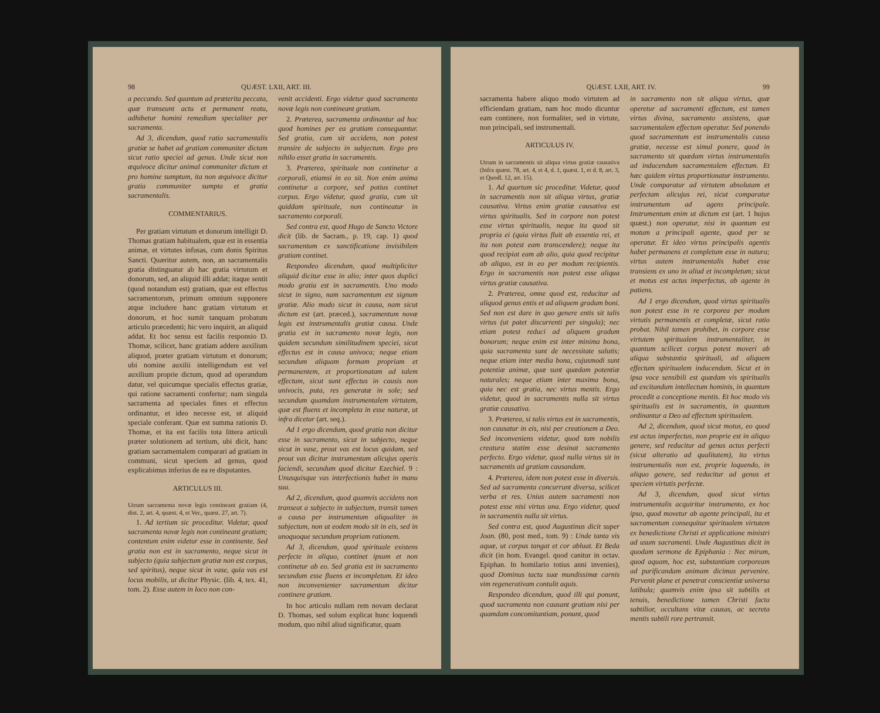98 QUÆST. LXII, ART. III.
a peccando. Sed quantum ad præterita peccata, quæ transeunt actu et permanent reatu, adhibetur homini remedium specialiter per sacramenta.
Ad 3, dicendum, quod ratio sacramentalis gratiæ se habet ad gratiam communiter dictam sicut ratio speciei ad genus. Unde sicut non æquivoce dicitur animal communiter dictum et pro homine sumptum, ita non æquivoce dicitur gratia communiter sumpta et gratia sacramentalis.
COMMENTARIUS.
Per gratiam virtutum et donorum intelligit D. Thomas gratiam habitualem, quæ est in essentia animæ, et virtutes infusas, cum donis Spiritus Sancti. Quæritur autem, non, an sacramentalis gratia distinguatur ab hac gratia virtutum et donorum, sed, an aliquid illi addat; itaque sentit (quod notandum est) gratiam, quæ est effectus sacramentorum, primum omnium supponere atque includere hanc gratiam virtutum et donorum, et hoc sumit tanquam probatum articulo præcedenti; hic vero inquirit, an aliquid addat. Et hoc sensu est facilis responsio D. Thomæ, scilicet, hanc gratiam addere auxilium aliquod, præter gratiam virtutum et donorum; ubi nomine auxilii intelligendum est vel auxilium proprie dictum, quod ad operandum datur, vel quicumque specialis effectus gratiæ, qui ratione sacramenti confertur; nam singula sacramenta ad speciales fines et effectus ordinantur, et ideo necesse est, ut aliquid speciale conferant. Quæ est summa rationis D. Thomæ, et ita est facilis tota littera articuli præter solutionem ad tertium, ubi dicit, hanc gratiam sacramentalem comparari ad gratiam in communi, sicut speciem ad genus, quod explicabimus inferius de ea re disputantes.
ARTICULUS III.
Utrum sacramenta novæ legis contineant gratiam (4, dist. 2, art. 4, quæst. 4, et Ver., quæst. 27, art. 7).
1. Ad tertium sic proceditur. Videtur, quod sacramenta novæ legis non contineant gratiam; contentum enim videtur esse in continente. Sed gratia non est in sacramento, neque sicut in subjecto (quia subjectum gratiæ non est corpus, sed spiritus), neque sicut in vase, quia vas est locus mobilis, ut dicitur Physic. (lib. 4, tex. 41, tom. 2). Esse autem in loco non con-
venit accidenti. Ergo videtur quod sacramenta novæ legis non contineant gratiam.
2. Præterea, sacramenta ordinantur ad hoc quod homines per ea gratiam consequantur. Sed gratia, cum sit accidens, non potest transire de subjecto in subjectum. Ergo pro nihilo esset gratia in sacramentis.
3. Præterea, spirituale non continetur a corporali, etiamsi in eo sit. Non enim anima continetur a corpore, sed potius continet corpus. Ergo videtur, quod gratia, cum sit quiddam spirituale, non contineatur in sacramento corporali.
Sed contra est, quod Hugo de Sancto Victore dicit (lib. de Sacram., p. 19, cap. 1) quod sacramentum ex sanctificatione invisibilem gratiam continet.
Respondeo dicendum, quod multipliciter aliquid dicitur esse in alio; inter quos duplici modo gratia est in sacramentis. Uno modo sicut in signo, nam sacramentum est signum gratiæ. Alio modo sicut in causa, nam sicut dictum est (art. præced.), sacramentum novæ legis est instrumentalis gratiæ causa. Unde gratia est in sacramento novæ legis, non quidem secundum similitudinem speciei, sicut effectus est in causa univoca; neque etiam secundum aliquam formam propriam et permanentem, et proportionatam ad talem effectum, sicut sunt effectus in causis non univocis, puta, res generatæ in sole; sed secundum quamdam instrumentalem virtutem, quæ est fluens et incompleta in esse naturæ, ut infra dicetur (art. seq.).
Ad 1 ergo dicendum, quod gratia non dicitur esse in sacramento, sicut in subjecto, neque sicut in vase, prout vas est locus quidam, sed prout vas dicitur instrumentum alicujus operis faciendi, secundum quod dicitur Ezechiel. 9 : Unusquisque vas interfectionis habet in manu sua.
Ad 2, dicendum, quod quamvis accidens non transeat a subjecto in subjectum, transit tamen a causa per instrumentum aliqualiter in subjectum, non ut eodem modo sit in eis, sed in unoquoque secundum propriam rationem.
Ad 3, dicendum, quod spirituale existens perfecte in aliquo, continet ipsum et non continetur ab eo. Sed gratia est in sacramento secundum esse fluens et incompletum. Et ideo non inconvenienter sacramentum dicitur continere gratiam.
In hoc articulo nullam rem novam declarat D. Thomas, sed solum explicat hunc loquendi modum, quo nihil aliud significatur, quam
QUÆST. LXII, ART. IV. 99
sacramenta habere aliquo modo virtutem ad efficiendam gratiam, nam hoc modo dicuntur eam continere, non formaliter, sed in virtute, non principali, sed instrumentali.
ARTICULUS IV.
Utrum in sacramentis sit aliqua virtus gratiæ causativa (Infra quæst. 78, art. 4, et 4, d. 1, quæst. 1, et d. 8, art. 3, et Quodl. 12, art. 15).
1. Ad quartum sic proceditur. Videtur, quod in sacramentis non sit aliqua virtus, gratiæ causativa. Virtus enim gratiæ causativa est virtus spiritualis. Sed in corpore non potest esse virtus spiritualis, neque ita quod sit propria ei (quia virtus fluit ab essentia rei, et ita non potest eam transcendere); neque ita quod recipiat eam ab alio, quia quod recipitur ab aliquo, est in eo per modum recipientis. Ergo in sacramentis non potest esse aliqua virtus gratiæ causativa.
2. Præterea, omne quod est, reducitur ad aliquod genus entis et ad aliquem gradum boni. Sed non est dare in quo genere entis sit talis virtus (ut patet discurrenti per singula); nec etiam potest reduci ad aliquem gradum bonorum; neque enim est inter minima bona, quia sacramenta sunt de necessitate salutis; neque etiam inter media bona, cujusmodi sunt potentiæ animæ, quæ sunt quædam potentiæ naturales; neque etiam inter maxima bona, quia nec est gratia, nec virtus mentis. Ergo videtur, quod in sacramentis nulla sit virtus gratiæ causativa.
3. Præterea, si talis virtus est in sacramentis, non causatur in eis, nisi per creationem a Deo. Sed inconveniens videtur, quod tam nobilis creatura statim esse desinat sacramento perfecto. Ergo videtur, quod nulla virtus sit in sacramentis ad gratiam causandam.
4. Præterea, idem non potest esse in diversis. Sed ad sacramenta concurrunt diversa, scilicet verba et res. Unius autem sacramenti non potest esse nisi virtus una. Ergo videtur, quod in sacramentis nulla sit virtus.
Sed contra est, quod Augustinus dicit super Joan. (80, post med., tom. 9) : Unde tanta vis aquæ, ut corpus tangat et cor abluat. Et Beda dicit (in hom. Evangel. quod canitur in octav. Epiphan. In homilario totius anni invenies), quod Dominus tactu suæ mundissimæ carnis vim regenerativam contulit aquis.
Respondeo dicendum, quod illi qui ponunt, quod sacramenta non causant gratiam nisi per quamdam concomitantiam, ponunt, quod
in sacramento non sit aliqua virtus, quæ operetur ad sacramenti effectum, est tamen virtus divina, sacramento assistens, quæ sacramentalem effectum operatur. Sed ponendo quod sacramentum est instrumentalis causa gratiæ, necesse est simul ponere, quod in sacramento sit quædam virtus instrumentalis ad inducendum sacramentalem effectum. Et hæc quidem virtus proportionatur instrumento. Unde comparatur ad virtutem absolutam et perfectam alicujus rei, sicut comparatur instrumentum ad agens principale. Instrumentum enim ut dictum est (art. 1 hujus quæst.) non operatur, nisi in quantum est motum a principali agente, quod per se operatur. Et ideo virtus principalis agentis habet permanens et completum esse in natura; virtus autem instrumentalis habet esse transiens ex uno in aliud et incompletum; sicut et motus est actus imperfectus, ab agente in patiens.
Ad 1 ergo dicendum, quod virtus spiritualis non potest esse in re corporea per modum virtutis permanentis et completæ, sicut ratio probat. Nihil tamen prohibet, in corpore esse virtutem spiritualem instrumentaliter, in quantum scilicet corpus potest moveri ab aliqua substantia spirituali, ad aliquem effectum spiritualem inducendum. Sicut et in ipsa voce sensibili est quædam vis spiritualis ad excitandum intellectum hominis, in quantum procedit a conceptione mentis. Et hoc modo vis spiritualis est in sacramentis, in quantum ordinantur a Deo ad effectum spiritualem.
Ad 2, dicendum, quod sicut motus, eo quod est actus imperfectus, non proprie est in aliquo genere, sed reducitur ad genus actus perfecti (sicut alteratio ad qualitatem), ita virtus instrumentalis non est, proprie loquendo, in aliquo genere, sed reducitur ad genus et speciem virtutis perfectæ.
Ad 3, dicendum, quod sicut virtus instrumentalis acquiritur instrumento, ex hoc ipso, quod movetur ab agente principali, ita et sacramentum consequitur spiritualem virtutem ex benedictione Christi et applicatione ministri ad usum sacramenti. Unde Augustinus dicit in quodam sermone de Epiphania : Nec mirum, quod aquam, hoc est, substantiam corpoream ad purificandam animam dicimus pervenire. Pervenit plane et penetrat conscientiæ universa latibula; quamvis enim ipsa sit subtilis et tenuis, benedictione tamen Christi facta subtilior, occultans vitæ causas, ac secreta mentis subtili rore pertransit.